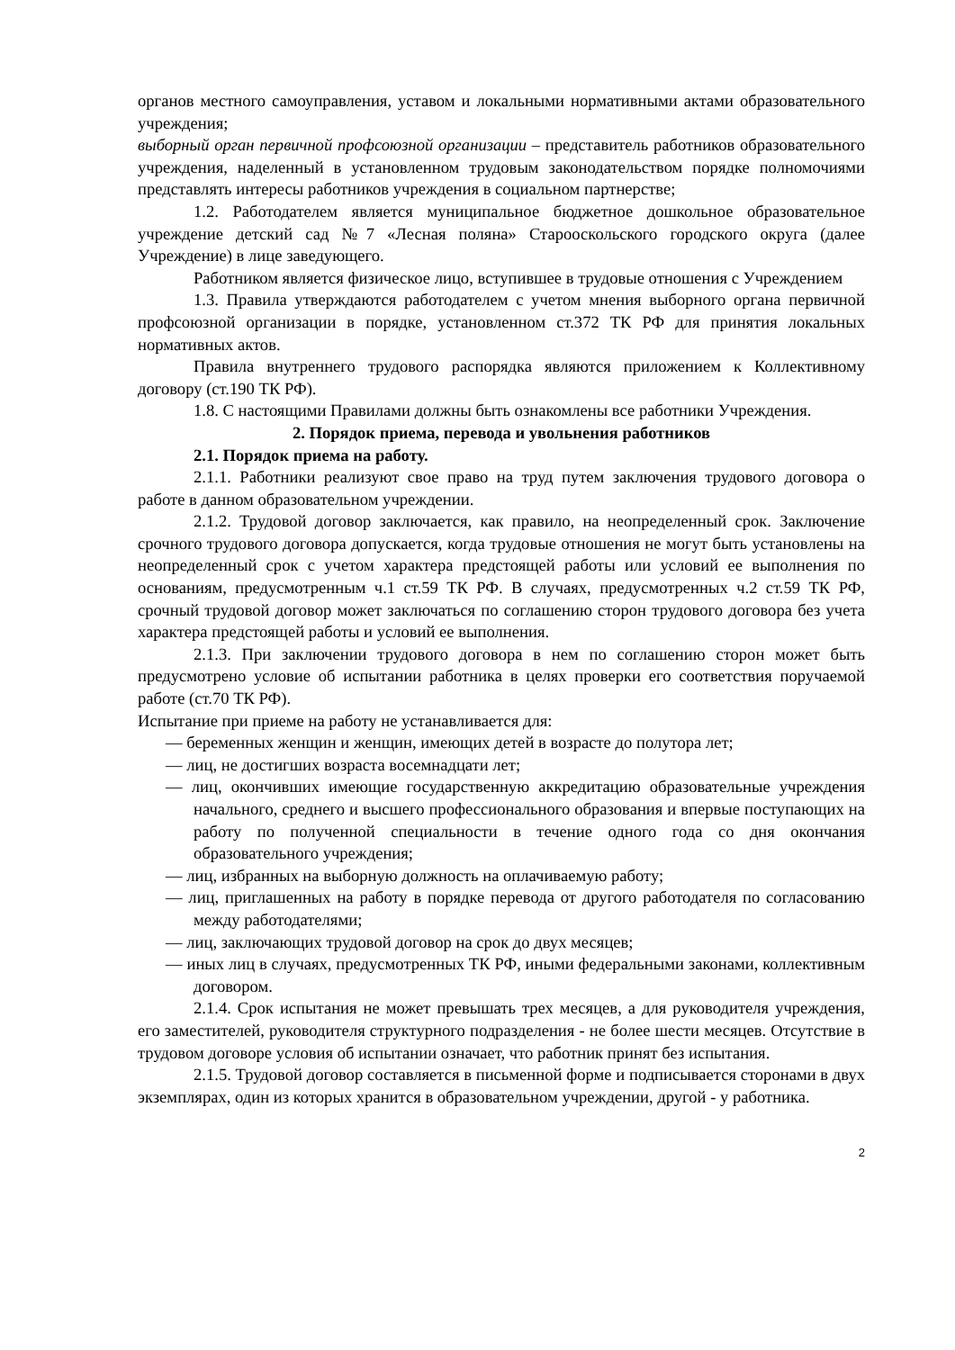органов местного самоуправления, уставом и локальными нормативными актами образовательного учреждения;
выборный орган первичной профсоюзной организации – представитель работников образовательного учреждения, наделенный в установленном трудовым законодательством порядке полномочиями представлять интересы работников учреждения в социальном партнерстве;
1.2. Работодателем является муниципальное бюджетное дошкольное образовательное учреждение детский сад №7 «Лесная поляна» Старооскольского городского округа (далее Учреждение) в лице заведующего.
Работником является физическое лицо, вступившее в трудовые отношения с Учреждением
1.3. Правила утверждаются работодателем с учетом мнения выборного органа первичной профсоюзной организации в порядке, установленном ст.372 ТК РФ для принятия локальных нормативных актов.
Правила внутреннего трудового распорядка являются приложением к Коллективному договору (ст.190 ТК РФ).
1.8. С настоящими Правилами должны быть ознакомлены все работники Учреждения.
2. Порядок приема, перевода и увольнения работников
2.1. Порядок приема на работу.
2.1.1. Работники реализуют свое право на труд путем заключения трудового договора о работе в данном образовательном учреждении.
2.1.2. Трудовой договор заключается, как правило, на неопределенный срок. Заключение срочного трудового договора допускается, когда трудовые отношения не могут быть установлены на неопределенный срок с учетом характера предстоящей работы или условий ее выполнения по основаниям, предусмотренным ч.1 ст.59 ТК РФ. В случаях, предусмотренных ч.2 ст.59 ТК РФ, срочный трудовой договор может заключаться по соглашению сторон трудового договора без учета характера предстоящей работы и условий ее выполнения.
2.1.3. При заключении трудового договора в нем по соглашению сторон может быть предусмотрено условие об испытании работника в целях проверки его соответствия поручаемой работе (ст.70 ТК РФ).
Испытание при приеме на работу не устанавливается для:
— беременных женщин и женщин, имеющих детей в возрасте до полутора лет;
— лиц, не достигших возраста восемнадцати лет;
— лиц, окончивших имеющие государственную аккредитацию образовательные учреждения начального, среднего и высшего профессионального образования и впервые поступающих на работу по полученной специальности в течение одного года со дня окончания образовательного учреждения;
— лиц, избранных на выборную должность на оплачиваемую работу;
— лиц, приглашенных на работу в порядке перевода от другого работодателя по согласованию между работодателями;
— лиц, заключающих трудовой договор на срок до двух месяцев;
— иных лиц в случаях, предусмотренных ТК РФ, иными федеральными законами, коллективным договором.
2.1.4. Срок испытания не может превышать трех месяцев, а для руководителя учреждения, его заместителей, руководителя структурного подразделения - не более шести месяцев. Отсутствие в трудовом договоре условия об испытании означает, что работник принят без испытания.
2.1.5. Трудовой договор составляется в письменной форме и подписывается сторонами в двух экземплярах, один из которых хранится в образовательном учреждении, другой - у работника.
2